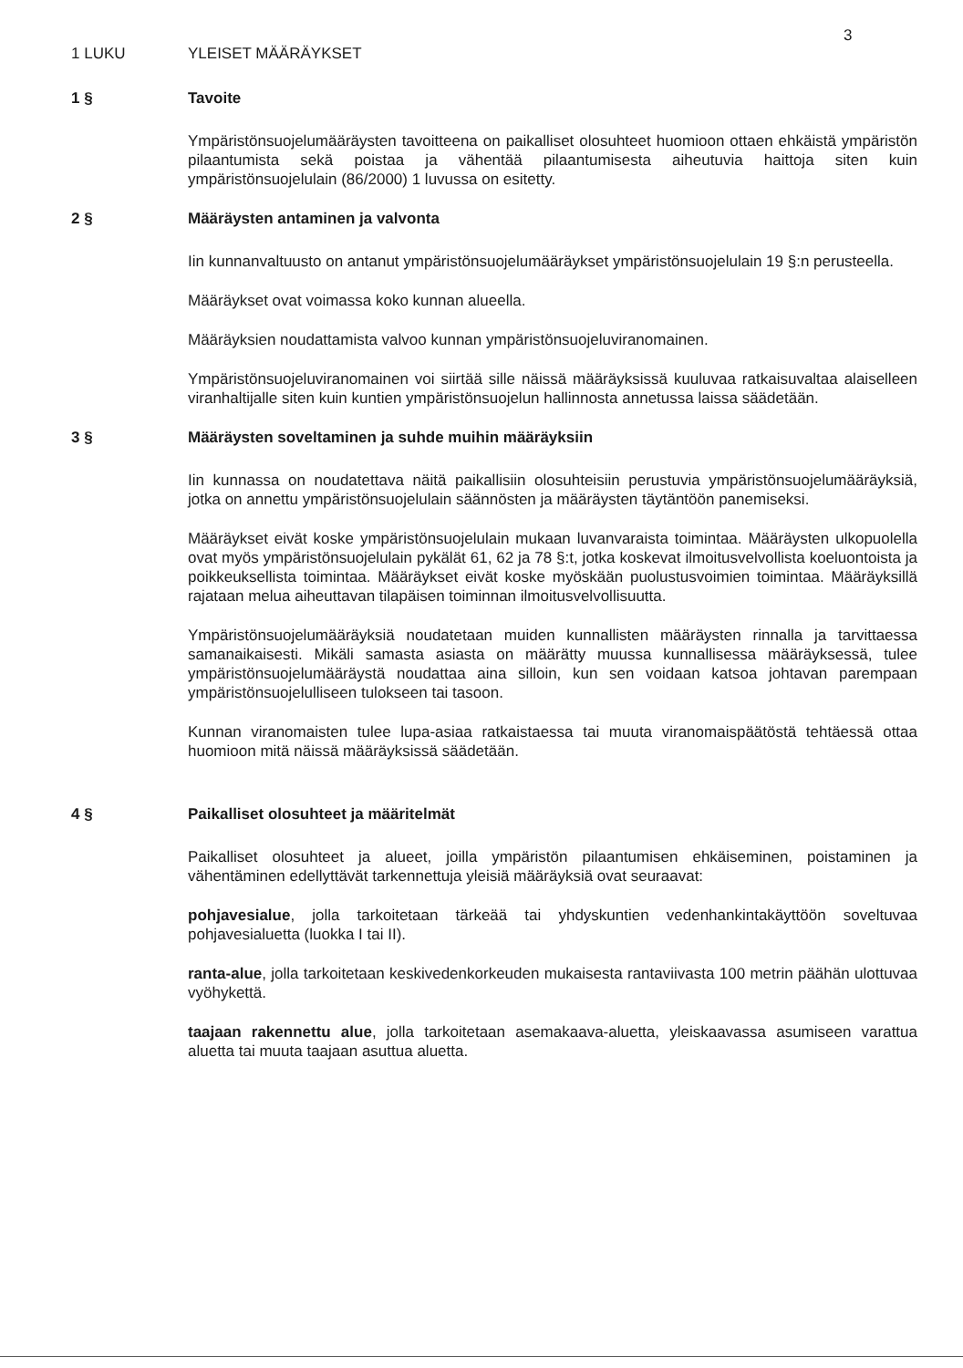3
1 LUKU YLEISET MÄÄRÄYKSET
1 § Tavoite
Ympäristönsuojelumääräysten tavoitteena on paikalliset olosuhteet huomioon ottaen ehkäistä ympäristön pilaantumista sekä poistaa ja vähentää pilaantumisesta aiheutuvia haittoja siten kuin ympäristönsuojelulain (86/2000) 1 luvussa on esitetty.
2 § Määräysten antaminen ja valvonta
Iin kunnanvaltuusto on antanut ympäristönsuojelumääräykset ympäristönsuojelulain 19 §:n perusteella.
Määräykset ovat voimassa koko kunnan alueella.
Määräyksien noudattamista valvoo kunnan ympäristönsuojeluviranomainen.
Ympäristönsuojeluviranomainen voi siirtää sille näissä määräyksissä kuuluvaa ratkaisuvaltaa alaiselleen viranhaltijalle siten kuin kuntien ympäristönsuojelun hallinnosta annetussa laissa säädetään.
3 § Määräysten soveltaminen ja suhde muihin määräyksiin
Iin kunnassa on noudatettava näitä paikallisiin olosuhteisiin perustuvia ympäristönsuojelumääräyksiä, jotka on annettu ympäristönsuojelulain säännösten ja määräysten täytäntöön panemiseksi.
Määräykset eivät koske ympäristönsuojelulain mukaan luvanvaraista toimintaa. Määräysten ulkopuolella ovat myös ympäristönsuojelulain pykälät 61, 62 ja 78 §:t, jotka koskevat ilmoitusvelvollista koeluontoista ja poikkeuksellista toimintaa. Määräykset eivät koske myöskään puolustusvoimien toimintaa. Määräyksillä rajataan melua aiheuttavan tilapäisen toiminnan ilmoitusvelvollisuutta.
Ympäristönsuojelumääräyksiä noudatetaan muiden kunnallisten määräysten rinnalla ja tarvittaessa samanaikaisesti. Mikäli samasta asiasta on määrätty muussa kunnallisessa määräyksessä, tulee ympäristönsuojelumääräystä noudattaa aina silloin, kun sen voidaan katsoa johtavan parempaan ympäristönsuojelulliseen tulokseen tai tasoon.
Kunnan viranomaisten tulee lupa-asiaa ratkaistaessa tai muuta viranomaispäätöstä tehtäessä ottaa huomioon mitä näissä määräyksissä säädetään.
4 § Paikalliset olosuhteet ja määritelmät
Paikalliset olosuhteet ja alueet, joilla ympäristön pilaantumisen ehkäiseminen, poistaminen ja vähentäminen edellyttävät tarkennettuja yleisiä määräyksiä ovat seuraavat:
pohjavesialue, jolla tarkoitetaan tärkeää tai yhdyskuntien vedenhankintakäyttöön soveltuvaa pohjavesialuetta (luokka I tai II).
ranta-alue, jolla tarkoitetaan keskivedenkorkeuden mukaisesta rantaviivasta 100 metrin päähän ulottuvaa vyöhykettä.
taajaan rakennettu alue, jolla tarkoitetaan asemakaava-aluetta, yleiskaavassa asumiseen varattua aluetta tai muuta taajaan asuttua aluetta.